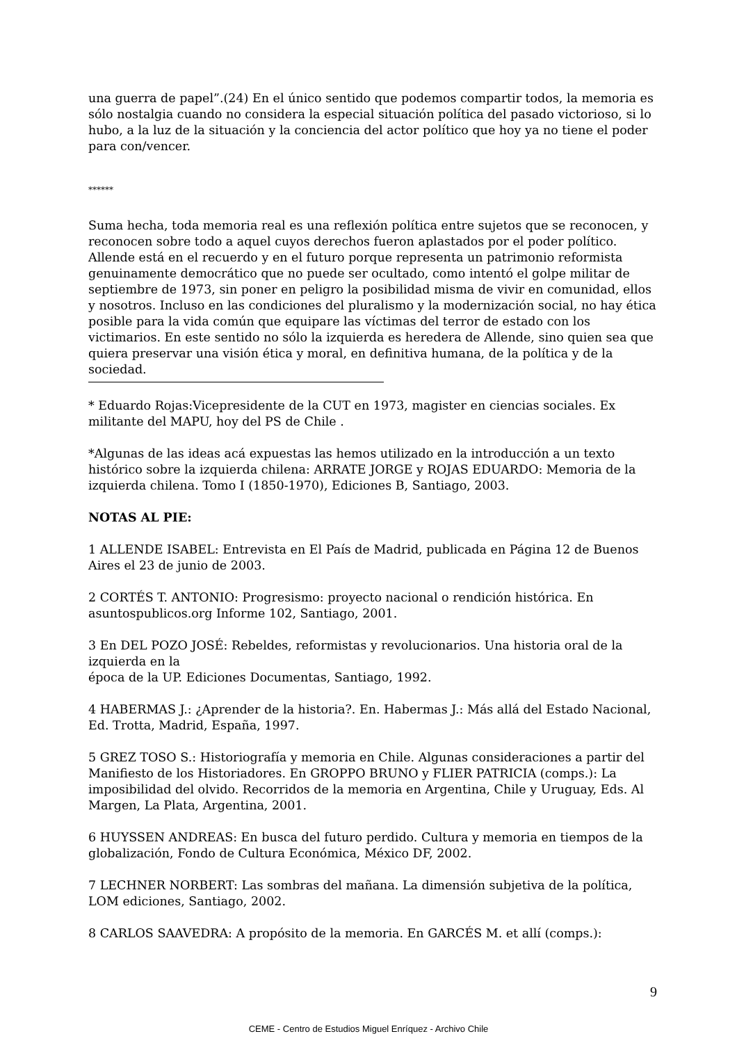una guerra de papel”.(24) En el único sentido que podemos compartir todos, la memoria es sólo nostalgia cuando no considera la especial situación política del pasado victorioso, si lo hubo, a la luz de la situación y la conciencia del actor político que hoy ya no tiene el poder para con/vencer.
******
Suma hecha, toda memoria real es una reflexión política entre sujetos que se reconocen, y reconocen sobre todo a aquel cuyos derechos fueron aplastados por el poder político. Allende está en el recuerdo y en el futuro porque representa un patrimonio reformista genuinamente democrático que no puede ser ocultado, como intentó el golpe militar de septiembre de 1973, sin poner en peligro la posibilidad misma de vivir en comunidad, ellos y nosotros. Incluso en las condiciones del pluralismo y la modernización social, no hay ética posible para la vida común que equipare las víctimas del terror de estado con los victimarios. En este sentido no sólo la izquierda es heredera de Allende, sino quien sea que quiera preservar una visión ética y moral, en definitiva humana, de la política y de la sociedad.
* Eduardo Rojas:Vicepresidente de la CUT en 1973, magister en ciencias sociales. Ex militante del MAPU, hoy del PS de Chile .
*Algunas de las ideas acá expuestas las hemos utilizado en la introducción a un texto histórico sobre la izquierda chilena: ARRATE JORGE y ROJAS EDUARDO: Memoria de la izquierda chilena. Tomo I (1850-1970), Ediciones B, Santiago, 2003.
NOTAS AL PIE:
1 ALLENDE ISABEL: Entrevista en El País de Madrid, publicada en Página 12 de Buenos Aires el 23 de junio de 2003.
2 CORTÉS T. ANTONIO: Progresismo: proyecto nacional o rendición histórica. En asuntospublicos.org Informe 102, Santiago, 2001.
3 En DEL POZO JOSÉ: Rebeldes, reformistas y revolucionarios. Una historia oral de la izquierda en la
época de la UP. Ediciones Documentas, Santiago, 1992.
4 HABERMAS J.: ¿Aprender de la historia?. En. Habermas J.: Más allá del Estado Nacional, Ed. Trotta, Madrid, España, 1997.
5 GREZ TOSO S.: Historiografía y memoria en Chile. Algunas consideraciones a partir del Manifiesto de los Historiadores. En GROPPO BRUNO y FLIER PATRICIA (comps.): La imposibilidad del olvido. Recorridos de la memoria en Argentina, Chile y Uruguay, Eds. Al Margen, La Plata, Argentina, 2001.
6 HUYSSEN ANDREAS: En busca del futuro perdido. Cultura y memoria en tiempos de la globalización, Fondo de Cultura Económica, México DF, 2002.
7 LECHNER NORBERT: Las sombras del mañana. La dimensión subjetiva de la política, LOM ediciones, Santiago, 2002.
8 CARLOS SAAVEDRA: A propósito de la memoria. En GARCÉS M. et allí (comps.):
9
CEME - Centro de Estudios Miguel Enríquez - Archivo Chile